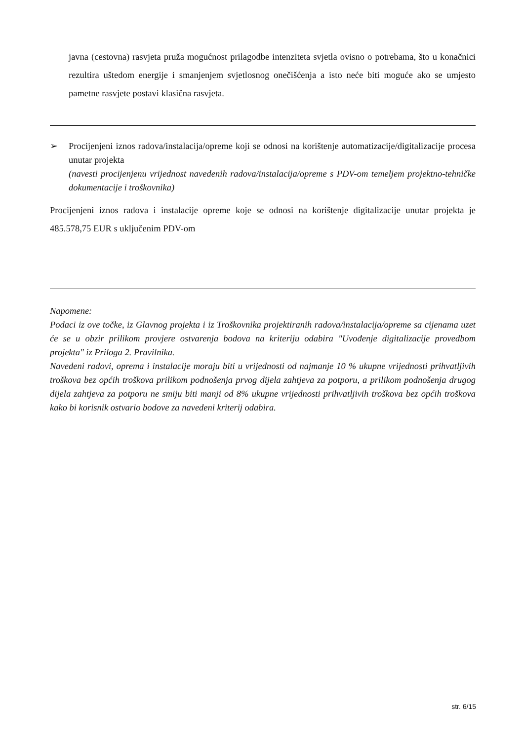javna (cestovna) rasvjeta pruža mogućnost prilagodbe intenziteta svjetla ovisno o potrebama, što u konačnici rezultira uštedom energije i smanjenjem svjetlosnog onečišćenja a isto neće biti moguće ako se umjesto pametne rasvjete postavi klasična rasvjeta.
➢ Procijenjeni iznos radova/instalacija/opreme koji se odnosi na korištenje automatizacije/digitalizacije procesa unutar projekta
(navesti procijenjenu vrijednost navedenih radova/instalacija/opreme s PDV-om temeljem projektno-tehničke dokumentacije i troškovnika)
Procijenjeni iznos radova i instalacije opreme koje se odnosi na korištenje digitalizacije unutar projekta je 485.578,75 EUR s uključenim PDV-om
Napomene:
Podaci iz ove točke, iz Glavnog projekta i iz Troškovnika projektiranih radova/instalacija/opreme sa cijenama uzet će se u obzir prilikom provjere ostvarenja bodova na kriteriju odabira "Uvođenje digitalizacije provedbom projekta" iz Priloga 2. Pravilnika.
Navedeni radovi, oprema i instalacije moraju biti u vrijednosti od najmanje 10 % ukupne vrijednosti prihvatljivih troškova bez općih troškova prilikom podnošenja prvog dijela zahtjeva za potporu, a prilikom podnošenja drugog dijela zahtjeva za potporu ne smiju biti manji od 8% ukupne vrijednosti prihvatljivih troškova bez općih troškova kako bi korisnik ostvario bodove za navedeni kriterij odabira.
str. 6/15